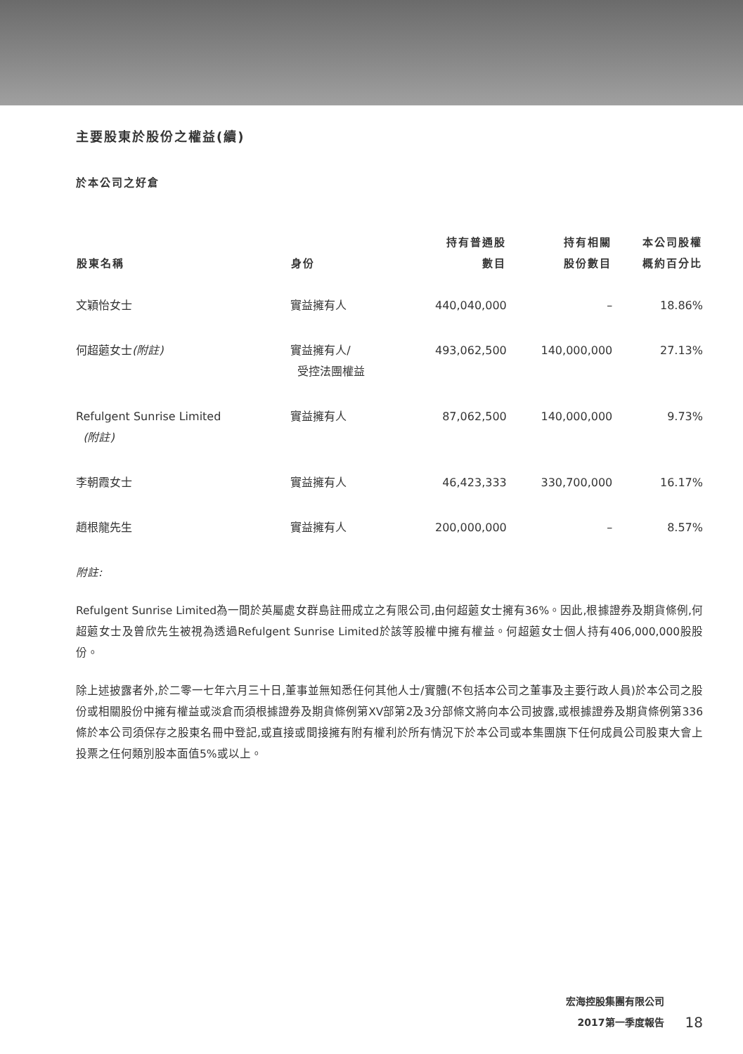主要股東於股份之權益(續)
於本公司之好倉
| 股東名稱 | 身份 | 持有普通股 數目 | 持有相關 股份數目 | 本公司股權 概約百分比 |
| --- | --- | --- | --- | --- |
| 文穎怡女士 | 實益擁有人 | 440,040,000 | – | 18.86% |
| 何超蕸女士 (附註) | 實益擁有人/ 受控法團權益 | 493,062,500 | 140,000,000 | 27.13% |
| Refulgent Sunrise Limited (附註) | 實益擁有人 | 87,062,500 | 140,000,000 | 9.73% |
| 李朝霞女士 | 實益擁有人 | 46,423,333 | 330,700,000 | 16.17% |
| 趙根龍先生 | 實益擁有人 | 200,000,000 | – | 8.57% |
附註:
Refulgent Sunrise Limited為一間於英屬處女群島註冊成立之有限公司,由何超蕸女士擁有36%。因此,根據證券及期貨條例,何超蕸女士及曾欣先生被視為透過Refulgent Sunrise Limited於該等股權中擁有權益。何超蕸女士個人持有406,000,000股股份。
除上述披露者外,於二零一七年六月三十日,董事並無知悉任何其他人士/實體(不包括本公司之董事及主要行政人員)於本公司之股份或相關股份中擁有權益或淡倉而須根據證券及期貨條例第XV部第2及3分部條文將向本公司披露,或根據證券及期貨條例第336條於本公司須保存之股東名冊中登記,或直接或間接擁有附有權利於所有情況下於本公司或本集團旗下任何成員公司股東大會上投票之任何類別股本面值5%或以上。
宏海控股集團有限公司
2017第一季度報告
18